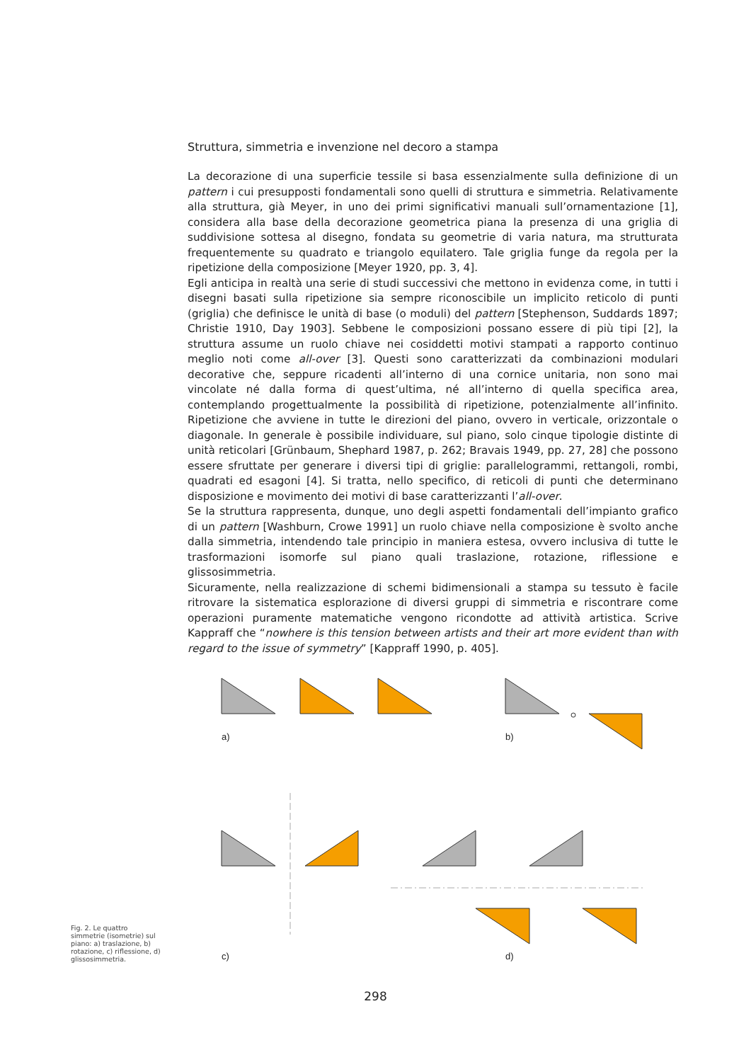Struttura, simmetria e invenzione nel decoro a stampa
La decorazione di una superficie tessile si basa essenzialmente sulla definizione di un pattern i cui presupposti fondamentali sono quelli di struttura e simmetria. Relativamente alla struttura, già Meyer, in uno dei primi significativi manuali sull’ornamentazione [1], considera alla base della decorazione geometrica piana la presenza di una griglia di suddivisione sottesa al disegno, fondata su geometrie di varia natura, ma strutturata frequentemente su quadrato e triangolo equilatero. Tale griglia funge da regola per la ripetizione della composizione [Meyer 1920, pp. 3, 4].
Egli anticipa in realtà una serie di studi successivi che mettono in evidenza come, in tutti i disegni basati sulla ripetizione sia sempre riconoscibile un implicito reticolo di punti (griglia) che definisce le unità di base (o moduli) del pattern [Stephenson, Suddards 1897; Christie 1910, Day 1903]. Sebbene le composizioni possano essere di più tipi [2], la struttura assume un ruolo chiave nei cosiddetti motivi stampati a rapporto continuo meglio noti come all-over [3]. Questi sono caratterizzati da combinazioni modulari decorative che, seppure ricadenti all’interno di una cornice unitaria, non sono mai vincolate né dalla forma di quest’ultima, né all’interno di quella specifica area, contemplando progettualmente la possibilità di ripetizione, potenzialmente all’infinito. Ripetizione che avviene in tutte le direzioni del piano, ovvero in verticale, orizzontale o diagonale. In generale è possibile individuare, sul piano, solo cinque tipologie distinte di unità reticolari [Grünbaum, Shephard 1987, p. 262; Bravais 1949, pp. 27, 28] che possono essere sfruttate per generare i diversi tipi di griglie: parallelogrammi, rettangoli, rombi, quadrati ed esagoni [4]. Si tratta, nello specifico, di reticoli di punti che determinano disposizione e movimento dei motivi di base caratterizzanti l’all-over.
Se la struttura rappresenta, dunque, uno degli aspetti fondamentali dell’impianto grafico di un pattern [Washburn, Crowe 1991] un ruolo chiave nella composizione è svolto anche dalla simmetria, intendendo tale principio in maniera estesa, ovvero inclusiva di tutte le trasformazioni isomorfe sul piano quali traslazione, rotazione, riflessione e glissosimmetria.
Sicuramente, nella realizzazione di schemi bidimensionali a stampa su tessuto è facile ritrovare la sistematica esplorazione di diversi gruppi di simmetria e riscontrare come operazioni puramente matematiche vengono ricondotte ad attività artistica. Scrive Kappraff che “nowhere is this tension between artists and their art more evident than with regard to the issue of symmetry” [Kappraff 1990, p. 405].
a)
b)
c)
d)
Fig. 2. Le quattro simmetrie (isometrie) sul piano: a) traslazione, b) rotazione, c) riflessione, d) glissosimmetria.
298